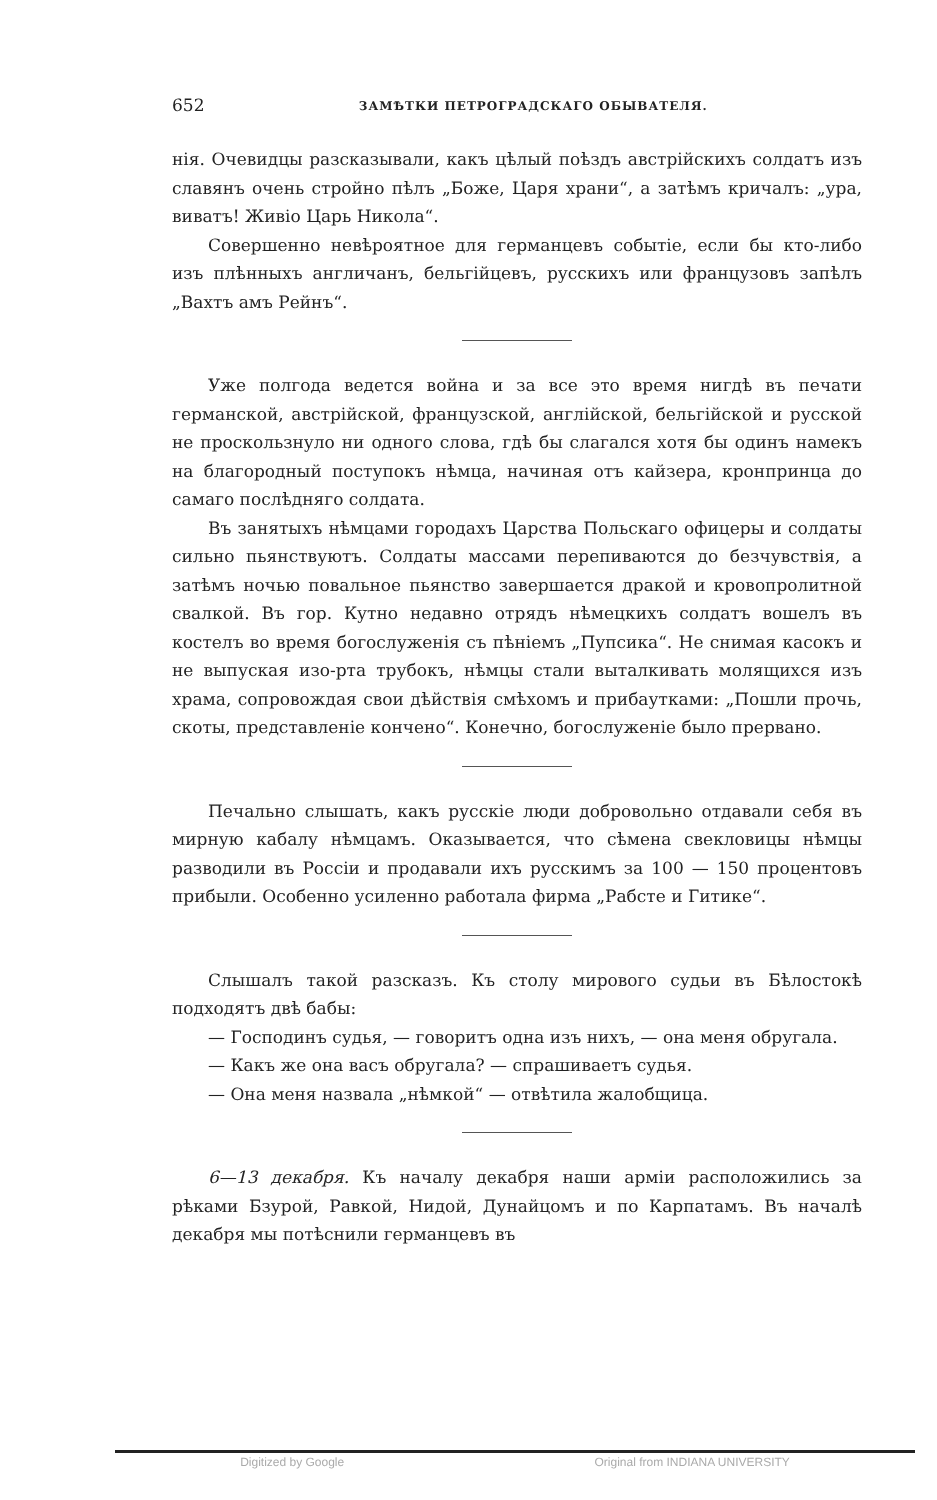652 ЗАМѢТКИ ПЕТРОГРАДСКАГО ОБЫВАТЕЛЯ.
нія. Очевидцы разсказывали, какъ цѣлый поѣздъ австрійскихъ солдатъ изъ славянъ очень стройно пѣлъ „Боже, Царя храни“, а затѣмъ кричалъ: „ура, виватъ! Живіо Царь Никола“.
Совершенно невѣроятное для германцевъ событіе, если бы кто-либо изъ плѣнныхъ англичанъ, бельгійцевъ, русскихъ или французовъ запѣлъ „Вахтъ амъ Рейнъ“.
Уже полгода ведется война и за все это время нигдѣ въ печати германской, австрійской, французской, англійской, бельгійской и русской не проскользнуло ни одного слова, гдѣ бы слагался хотя бы одинъ намекъ на благородный поступокъ нѣмца, начиная отъ кайзера, кронпринца до самаго послѣдняго солдата.
Въ занятыхъ нѣмцами городахъ Царства Польскаго офицеры и солдаты сильно пьянствуютъ. Солдаты массами перепиваются до безчувствія, а затѣмъ ночью повальное пьянство завершается дракой и кровопролитной свалкой. Въ гор. Кутно недавно отрядъ нѣмецкихъ солдатъ вошелъ въ костелъ во время богослуженія съ пѣніемъ „Пупсика“. Не снимая касокъ и не выпуская изо-рта трубокъ, нѣмцы стали выталкивать молящихся изъ храма, сопровождая свои дѣйствія смѣхомъ и прибаутками: „Пошли прочь, скоты, представленіе кончено“. Конечно, богослуженіе было прервано.
Печально слышать, какъ русскіе люди добровольно отдавали себя въ мирную кабалу нѣмцамъ. Оказывается, что сѣмена свекловицы нѣмцы разводили въ Россіи и продавали ихъ русскимъ за 100 — 150 процентовъ прибыли. Особенно усиленно работала фирма „Рабсте и Гитике“.
Слышалъ такой разсказъ. Къ столу мирового судьи въ Бѣлостокѣ подходятъ двѣ бабы:
— Господинъ судья, — говоритъ одна изъ нихъ, — она меня обругала.
— Какъ же она васъ обругала? — спрашиваетъ судья.
— Она меня назвала „нѣмкой“ — отвѣтила жалобщица.
6—13 декабря. Къ началу декабря наши арміи расположились за рѣками Бзурой, Равкой, Нидой, Дунайцомъ и по Карпатамъ. Въ началѣ декабря мы потѣснили германцевъ въ
Digitized by Google Original from INDIANA UNIVERSITY